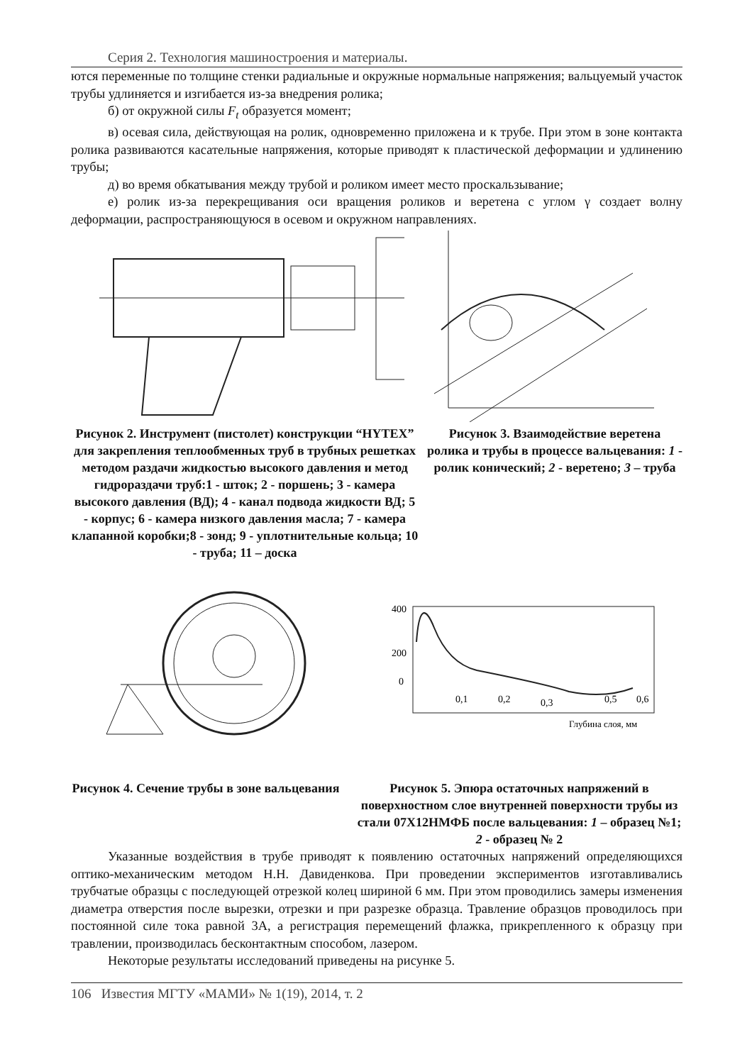Серия 2. Технология машиностроения и материалы.
ются переменные по толщине стенки радиальные и окружные нормальные напряжения; вальцуемый участок трубы удлиняется и изгибается из-за внедрения ролика;
б) от окружной силы F<sub>t</sub> образуется момент;
в) осевая сила, действующая на ролик, одновременно приложена и к трубе. При этом в зоне контакта ролика развиваются касательные напряжения, которые приводят к пластической деформации и удлинению трубы;
д) во время обкатывания между трубой и роликом имеет место проскальзывание;
е) ролик из-за перекрещивания оси вращения роликов и веретена с углом γ создает волну деформации, распространяющуюся в осевом и окружном направлениях.
Рисунок 2. Инструмент (пистолет) конструкции “HYTEX” для закрепления теплообменных труб в трубных решетках методом раздачи жидкостью высокого давления и метод гидрораздачи труб:1 - шток; 2 - поршень; 3 - камера высокого давления (ВД); 4 - канал подвода жидкости ВД; 5 - корпус; 6 - камера низкого давления масла; 7 - камера клапанной коробки;8 - зонд; 9 - уплотнительные кольца; 10 - труба; 11 – доска
Рисунок 3. Взаимодействие веретена ролика и трубы в процессе вальцевания: 1 - ролик конический; 2 - веретено; 3 – труба
Рисунок 4. Сечение трубы в зоне вальцевания
400
200
0
0,1
0,2
0,3
0,5
0,6
Глубина слоя, мм
Рисунок 5. Эпюра остаточных напряжений в поверхностном слое внутренней поверхности трубы из стали 07Х12НМФБ после вальцевания: 1 – образец №1; 2 - образец № 2
Указанные воздействия в трубе приводят к появлению остаточных напряжений определяющихся оптико-механическим методом Н.Н. Давиденкова. При проведении экспериментов изготавливались трубчатые образцы с последующей отрезкой колец шириной 6 мм. При этом проводились замеры изменения диаметра отверстия после вырезки, отрезки и при разрезке образца. Травление образцов проводилось при постоянной силе тока равной 3А, а регистрация перемещений флажка, прикрепленного к образцу при травлении, производилась бесконтактным способом, лазером.
Некоторые результаты исследований приведены на рисунке 5.
106 Известия МГТУ «МАМИ» № 1(19), 2014, т. 2